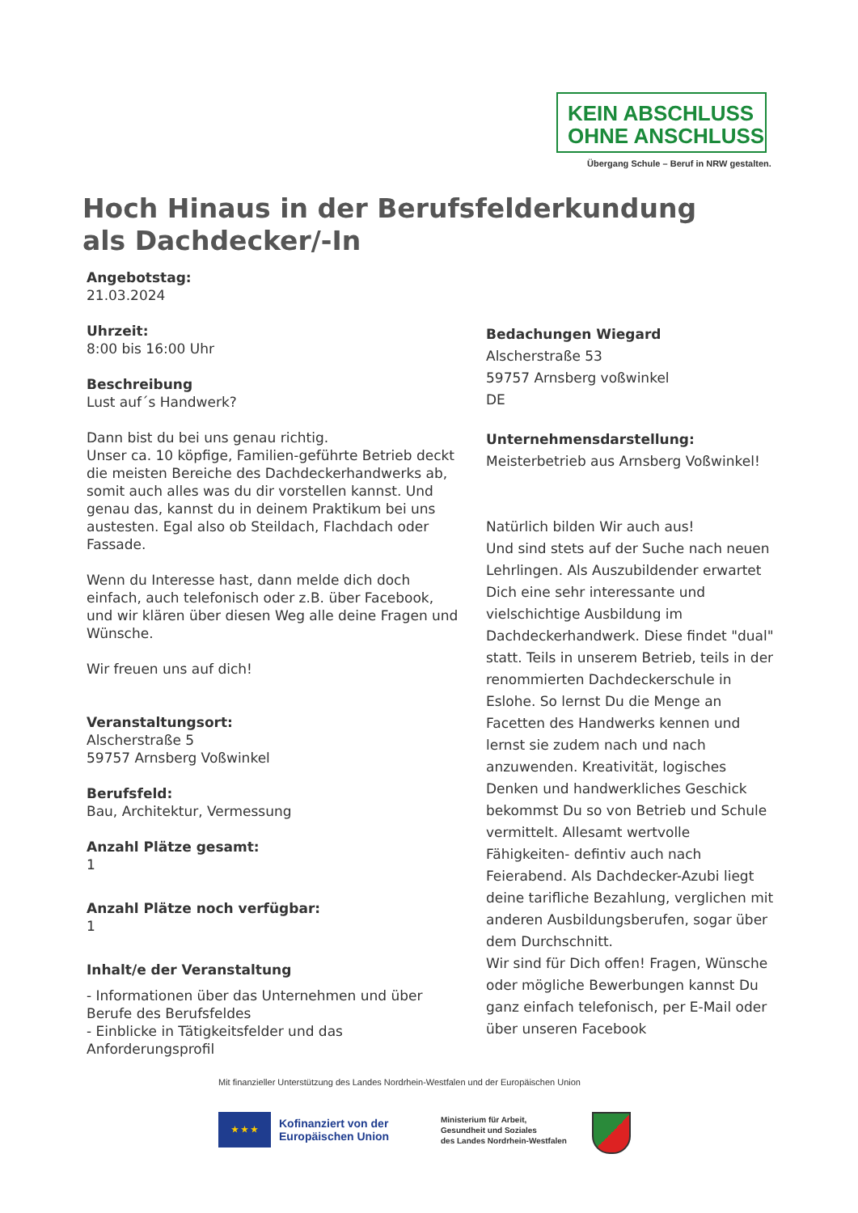KEIN ABSCHLUSS
OHNE ANSCHLUSS
Übergang Schule – Beruf in NRW gestalten.
Hoch Hinaus in der Berufsfelderkundung als Dachdecker/-In
Angebotstag:
21.03.2024
Uhrzeit:
8:00 bis 16:00 Uhr
Beschreibung
Lust auf´s Handwerk?
Dann bist du bei uns genau richtig.
Unser ca. 10 köpfige, Familien-geführte Betrieb deckt die meisten Bereiche des Dachdeckerhandwerks ab, somit auch alles was du dir vorstellen kannst. Und genau das, kannst du in deinem Praktikum bei uns austesten. Egal also ob Steildach, Flachdach oder Fassade.
Wenn du Interesse hast, dann melde dich doch einfach, auch telefonisch oder z.B. über Facebook, und wir klären über diesen Weg alle deine Fragen und Wünsche.
Wir freuen uns auf dich!
Veranstaltungsort:
Alscherstraße 5
59757 Arnsberg Voßwinkel
Berufsfeld:
Bau, Architektur, Vermessung
Anzahl Plätze gesamt:
1
Anzahl Plätze noch verfügbar:
1
Inhalt/e der Veranstaltung
- Informationen über das Unternehmen und über Berufe des Berufsfeldes
- Einblicke in Tätigkeitsfelder und das Anforderungsprofil
Bedachungen Wiegard
Alscherstraße 53
59757 Arnsberg voßwinkel
DE
Unternehmensdarstellung:
Meisterbetrieb aus Arnsberg Voßwinkel!
Natürlich bilden Wir auch aus!
Und sind stets auf der Suche nach neuen Lehrlingen. Als Auszubildender erwartet Dich eine sehr interessante und vielschichtige Ausbildung im Dachdeckerhandwerk. Diese findet "dual" statt. Teils in unserem Betrieb, teils in der renommierten Dachdeckerschule in Eslohe. So lernst Du die Menge an Facetten des Handwerks kennen und lernst sie zudem nach und nach anzuwenden. Kreativität, logisches Denken und handwerkliches Geschick bekommst Du so von Betrieb und Schule vermittelt. Allesamt wertvolle Fähigkeiten- defintiv auch nach Feierabend. Als Dachdecker-Azubi liegt deine tarifliche Bezahlung, verglichen mit anderen Ausbildungsberufen, sogar über dem Durchschnitt.
Wir sind für Dich offen! Fragen, Wünsche oder mögliche Bewerbungen kannst Du ganz einfach telefonisch, per E-Mail oder über unseren Facebook
Mit finanzieller Unterstützung des Landes Nordrhein-Westfalen und der Europäischen Union
★ ★ ★
Kofinanziert von der
Europäischen Union
Ministerium für Arbeit,
Gesundheit und Soziales
des Landes Nordrhein-Westfalen